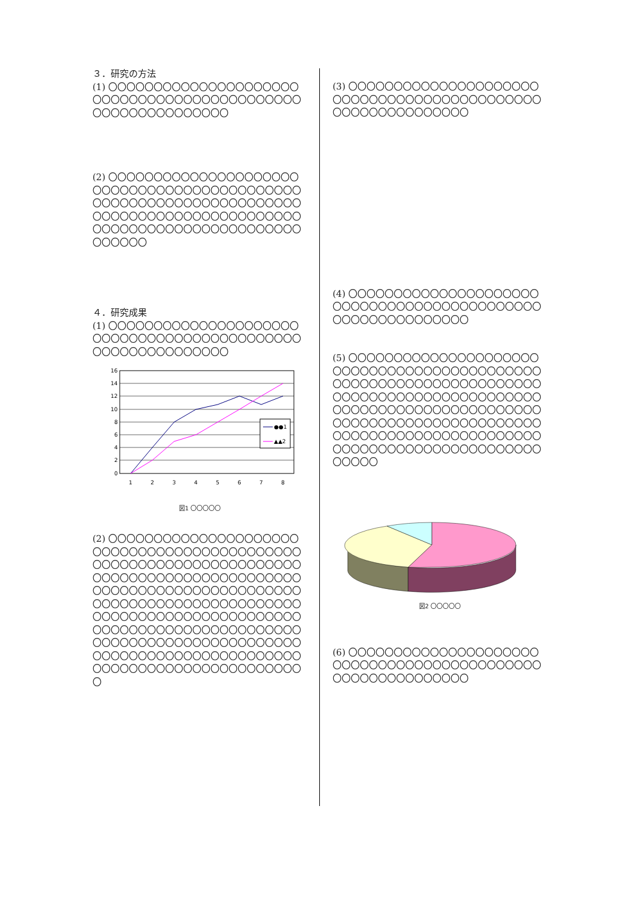３．研究の方法
(1) 〇〇〇〇〇〇〇〇〇〇〇〇〇〇〇〇〇〇〇〇〇〇〇〇〇〇〇〇〇〇〇〇〇〇〇〇〇〇〇〇〇〇〇〇〇〇〇〇〇〇〇〇〇〇〇〇〇〇〇
(2) 〇〇〇〇〇〇〇〇〇〇〇〇〇〇〇〇〇〇〇〇〇〇〇〇〇〇〇〇〇〇〇〇〇〇〇〇〇〇〇〇〇〇〇〇〇〇〇〇〇〇〇〇〇〇〇〇〇〇〇〇〇〇〇〇〇〇〇〇〇〇〇〇〇〇〇〇〇〇〇〇〇〇〇〇〇〇〇〇〇〇〇〇〇〇〇〇〇〇〇〇〇〇〇〇〇〇〇〇〇〇〇〇〇〇〇〇〇〇〇
４．研究成果
(1) 〇〇〇〇〇〇〇〇〇〇〇〇〇〇〇〇〇〇〇〇〇〇〇〇〇〇〇〇〇〇〇〇〇〇〇〇〇〇〇〇〇〇〇〇〇〇〇〇〇〇〇〇〇〇〇〇〇〇〇
16
14
12
10
8
6
4
2
0
1
2
3
4
5
6
7
8
●●1
▲▲2
図1 〇〇〇〇〇
(2) 〇〇〇〇〇〇〇〇〇〇〇〇〇〇〇〇〇〇〇〇〇〇〇〇〇〇〇〇〇〇〇〇〇〇〇〇〇〇〇〇〇〇〇〇〇〇〇〇〇〇〇〇〇〇〇〇〇〇〇〇〇〇〇〇〇〇〇〇〇〇〇〇〇〇〇〇〇〇〇〇〇〇〇〇〇〇〇〇〇〇〇〇〇〇〇〇〇〇〇〇〇〇〇〇〇〇〇〇〇〇〇〇〇〇〇〇〇〇〇〇〇〇〇〇〇〇〇〇〇〇〇〇〇〇〇〇〇〇〇〇〇〇〇〇〇〇〇〇〇〇〇〇〇〇〇〇〇〇〇〇〇〇〇〇〇〇〇〇〇〇〇〇〇〇〇〇〇〇〇〇〇〇〇〇〇〇〇〇〇〇〇〇〇〇〇〇〇〇〇〇〇〇〇〇〇〇〇〇〇〇〇〇〇〇〇〇〇〇〇〇〇〇〇〇〇〇〇〇〇〇〇〇〇〇〇〇〇〇〇〇〇〇〇〇〇〇〇〇〇〇〇〇
(3) 〇〇〇〇〇〇〇〇〇〇〇〇〇〇〇〇〇〇〇〇〇〇〇〇〇〇〇〇〇〇〇〇〇〇〇〇〇〇〇〇〇〇〇〇〇〇〇〇〇〇〇〇〇〇〇〇〇〇〇
(4) 〇〇〇〇〇〇〇〇〇〇〇〇〇〇〇〇〇〇〇〇〇〇〇〇〇〇〇〇〇〇〇〇〇〇〇〇〇〇〇〇〇〇〇〇〇〇〇〇〇〇〇〇〇〇〇〇〇〇〇
(5) 〇〇〇〇〇〇〇〇〇〇〇〇〇〇〇〇〇〇〇〇〇〇〇〇〇〇〇〇〇〇〇〇〇〇〇〇〇〇〇〇〇〇〇〇〇〇〇〇〇〇〇〇〇〇〇〇〇〇〇〇〇〇〇〇〇〇〇〇〇〇〇〇〇〇〇〇〇〇〇〇〇〇〇〇〇〇〇〇〇〇〇〇〇〇〇〇〇〇〇〇〇〇〇〇〇〇〇〇〇〇〇〇〇〇〇〇〇〇〇〇〇〇〇〇〇〇〇〇〇〇〇〇〇〇〇〇〇〇〇〇〇〇〇〇〇〇〇〇〇〇〇〇〇〇〇〇〇〇〇〇〇〇〇〇〇〇〇〇〇〇〇〇〇〇〇〇〇〇〇〇〇〇〇〇〇〇〇
図2 〇〇〇〇〇
(6) 〇〇〇〇〇〇〇〇〇〇〇〇〇〇〇〇〇〇〇〇〇〇〇〇〇〇〇〇〇〇〇〇〇〇〇〇〇〇〇〇〇〇〇〇〇〇〇〇〇〇〇〇〇〇〇〇〇〇〇